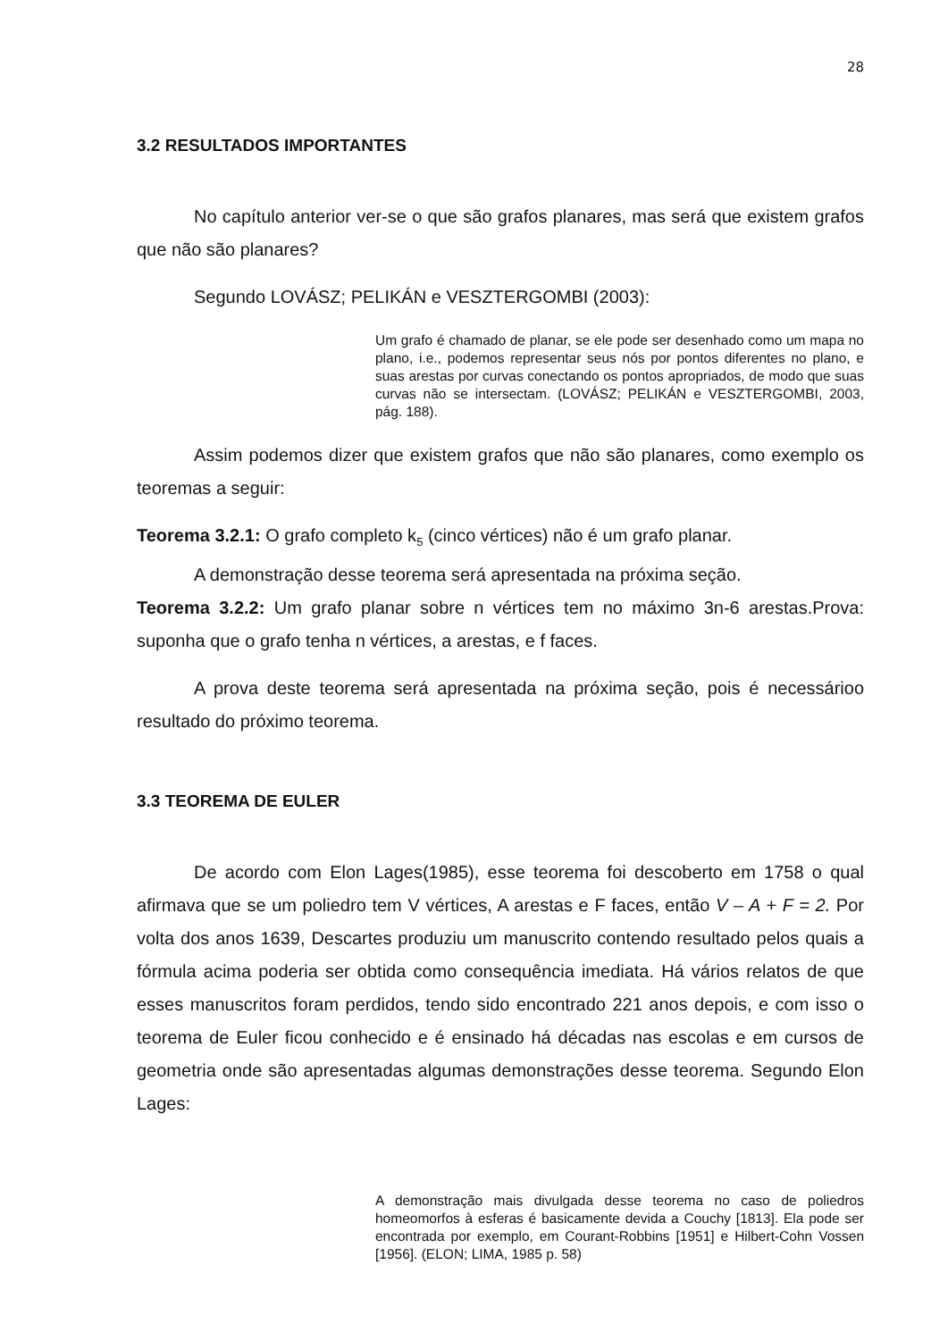28
3.2 RESULTADOS IMPORTANTES
No capítulo anterior ver-se o que são grafos planares, mas será que existem grafos que não são planares?
Segundo LOVÁSZ; PELIKÁN e VESZTERGOMBI (2003):
Um grafo é chamado de planar, se ele pode ser desenhado como um mapa no plano, i.e., podemos representar seus nós por pontos diferentes no plano, e suas arestas por curvas conectando os pontos apropriados, de modo que suas curvas não se intersectam. (LOVÁSZ; PELIKÁN e VESZTERGOMBI, 2003, pág. 188).
Assim podemos dizer que existem grafos que não são planares, como exemplo os teoremas a seguir:
Teorema 3.2.1: O grafo completo k<sub>5</sub> (cinco vértices) não é um grafo planar.
A demonstração desse teorema será apresentada na próxima seção.
Teorema 3.2.2: Um grafo planar sobre n vértices tem no máximo 3n-6 arestas.Prova: suponha que o grafo tenha n vértices, a arestas, e f faces.
A prova deste teorema será apresentada na próxima seção, pois é necessárioo resultado do próximo teorema.
3.3 TEOREMA DE EULER
De acordo com Elon Lages(1985), esse teorema foi descoberto em 1758 o qual afirmava que se um poliedro tem V vértices, A arestas e F faces, então V – A + F = 2. Por volta dos anos 1639, Descartes produziu um manuscrito contendo resultado pelos quais a fórmula acima poderia ser obtida como consequência imediata. Há vários relatos de que esses manuscritos foram perdidos, tendo sido encontrado 221 anos depois, e com isso o teorema de Euler ficou conhecido e é ensinado há décadas nas escolas e em cursos de geometria onde são apresentadas algumas demonstrações desse teorema. Segundo Elon Lages:
A demonstração mais divulgada desse teorema no caso de poliedros homeomorfos à esferas é basicamente devida a Couchy [1813]. Ela pode ser encontrada por exemplo, em Courant-Robbins [1951] e Hilbert-Cohn Vossen [1956]. (ELON; LIMA, 1985 p. 58)